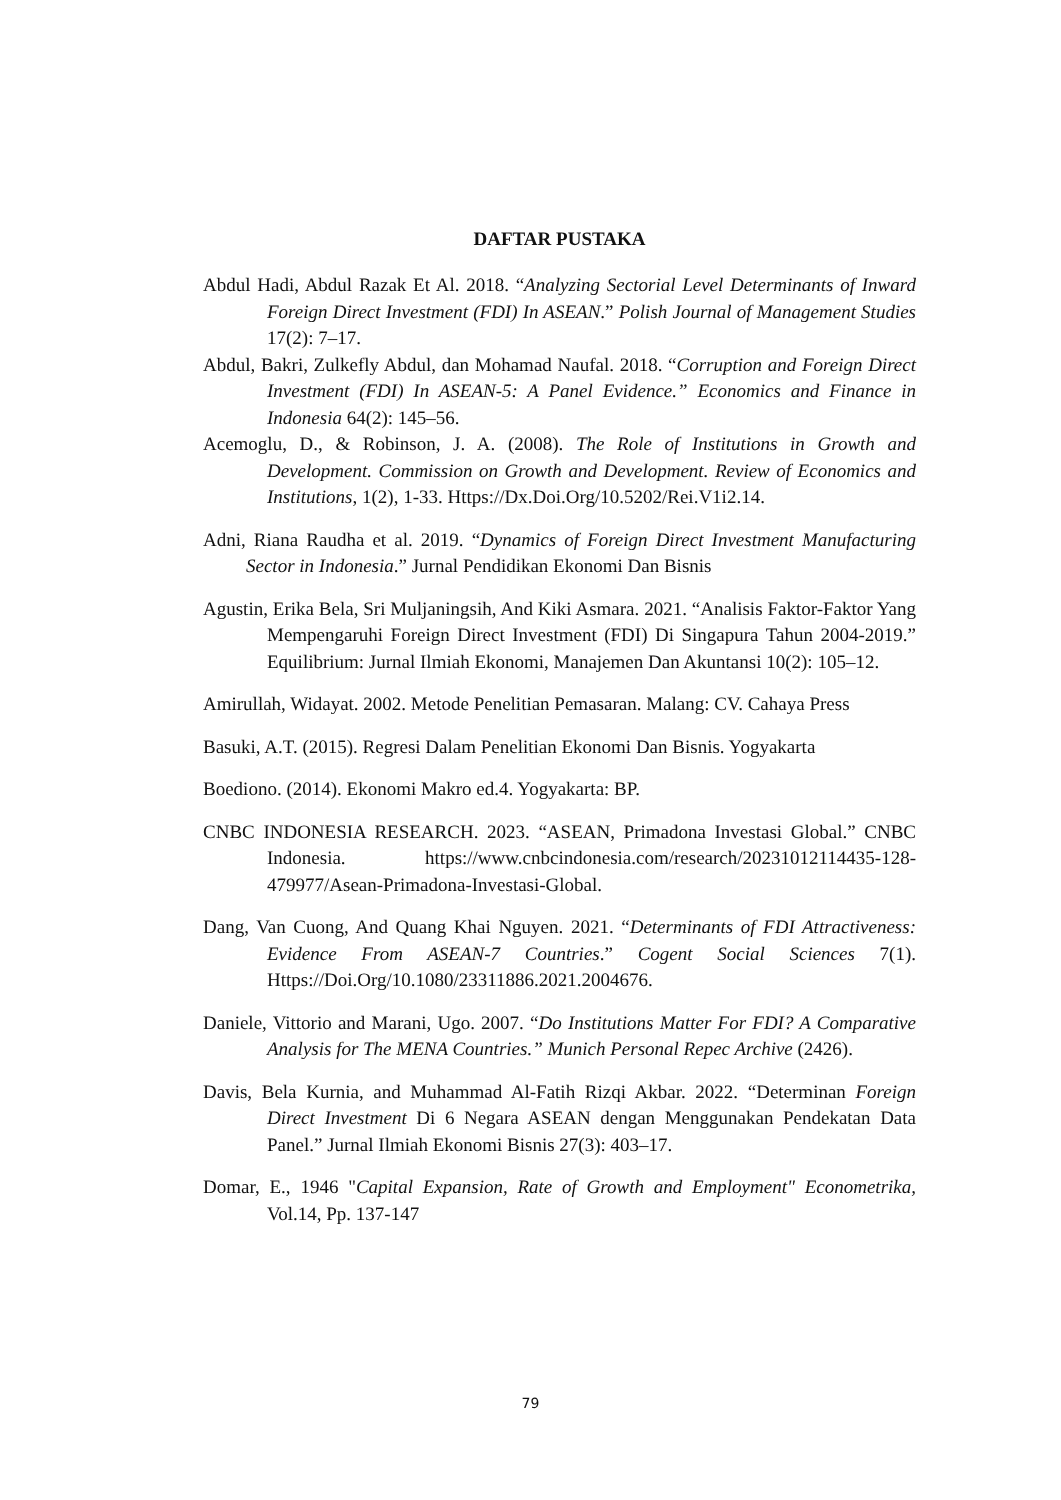DAFTAR PUSTAKA
Abdul Hadi, Abdul Razak Et Al. 2018. “Analyzing Sectorial Level Determinants of Inward Foreign Direct Investment (FDI) In ASEAN.” Polish Journal of Management Studies 17(2): 7–17.
Abdul, Bakri, Zulkefly Abdul, dan Mohamad Naufal. 2018. “Corruption and Foreign Direct Investment (FDI) In ASEAN-5: A Panel Evidence.” Economics and Finance in Indonesia 64(2): 145–56.
Acemoglu, D., & Robinson, J. A. (2008). The Role of Institutions in Growth and Development. Commission on Growth and Development. Review of Economics and Institutions, 1(2), 1-33. Https://Dx.Doi.Org/10.5202/Rei.V1i2.14.
Adni, Riana Raudha et al. 2019. “Dynamics of Foreign Direct Investment Manufacturing Sector in Indonesia.” Jurnal Pendidikan Ekonomi Dan Bisnis
Agustin, Erika Bela, Sri Muljaningsih, And Kiki Asmara. 2021. “Analisis Faktor-Faktor Yang Mempengaruhi Foreign Direct Investment (FDI) Di Singapura Tahun 2004-2019.” Equilibrium: Jurnal Ilmiah Ekonomi, Manajemen Dan Akuntansi 10(2): 105–12.
Amirullah, Widayat. 2002. Metode Penelitian Pemasaran. Malang: CV. Cahaya Press
Basuki, A.T. (2015). Regresi Dalam Penelitian Ekonomi Dan Bisnis. Yogyakarta
Boediono. (2014). Ekonomi Makro ed.4. Yogyakarta: BP.
CNBC INDONESIA RESEARCH. 2023. “ASEAN, Primadona Investasi Global.” CNBC Indonesia. https://www.cnbcindonesia.com/research/20231012114435-128-479977/Asean-Primadona-Investasi-Global.
Dang, Van Cuong, And Quang Khai Nguyen. 2021. “Determinants of FDI Attractiveness: Evidence From ASEAN-7 Countries.” Cogent Social Sciences 7(1). Https://Doi.Org/10.1080/23311886.2021.2004676.
Daniele, Vittorio and Marani, Ugo. 2007. “Do Institutions Matter For FDI? A Comparative Analysis for The MENA Countries.” Munich Personal Repec Archive (2426).
Davis, Bela Kurnia, and Muhammad Al-Fatih Rizqi Akbar. 2022. “Determinan Foreign Direct Investment Di 6 Negara ASEAN dengan Menggunakan Pendekatan Data Panel.” Jurnal Ilmiah Ekonomi Bisnis 27(3): 403–17.
Domar, E., 1946 "Capital Expansion, Rate of Growth and Employment" Econometrika, Vol.14, Pp. 137-147
79